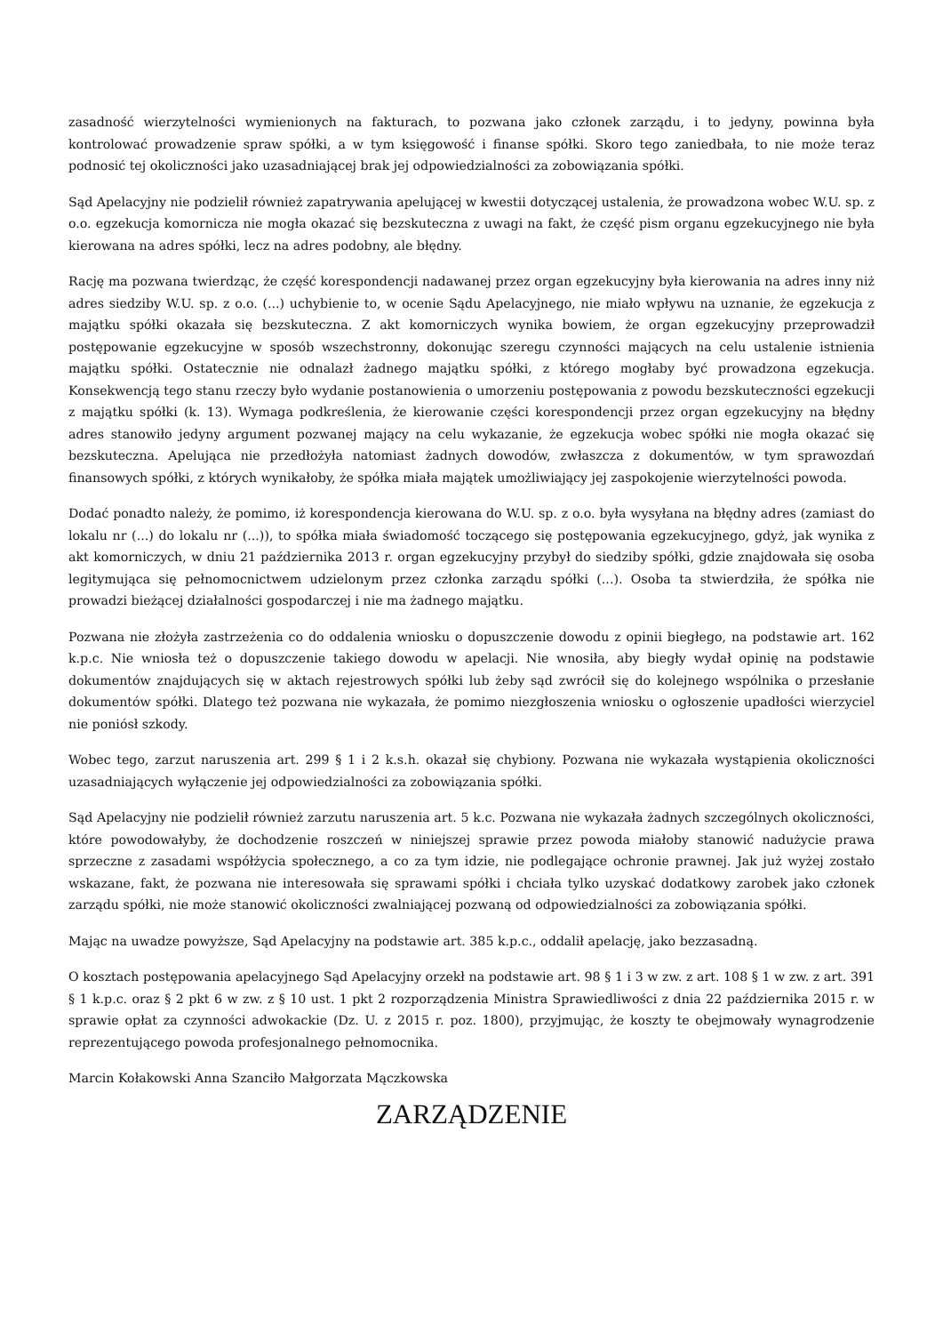zasadność wierzytelności wymienionych na fakturach, to pozwana jako członek zarządu, i to jedyny, powinna była kontrolować prowadzenie spraw spółki, a w tym księgowość i finanse spółki. Skoro tego zaniedbała, to nie może teraz podnosić tej okoliczności jako uzasadniającej brak jej odpowiedzialności za zobowiązania spółki.
Sąd Apelacyjny nie podzielił również zapatrywania apelującej w kwestii dotyczącej ustalenia, że prowadzona wobec W.U. sp. z o.o. egzekucja komornicza nie mogła okazać się bezskuteczna z uwagi na fakt, że część pism organu egzekucyjnego nie była kierowana na adres spółki, lecz na adres podobny, ale błędny.
Rację ma pozwana twierdząc, że część korespondencji nadawanej przez organ egzekucyjny była kierowania na adres inny niż adres siedziby W.U. sp. z o.o. (...) uchybienie to, w ocenie Sądu Apelacyjnego, nie miało wpływu na uznanie, że egzekucja z majątku spółki okazała się bezskuteczna. Z akt komorniczych wynika bowiem, że organ egzekucyjny przeprowadził postępowanie egzekucyjne w sposób wszechstronny, dokonując szeregu czynności mających na celu ustalenie istnienia majątku spółki. Ostatecznie nie odnalazł żadnego majątku spółki, z którego mogłaby być prowadzona egzekucja. Konsekwencją tego stanu rzeczy było wydanie postanowienia o umorzeniu postępowania z powodu bezskuteczności egzekucji z majątku spółki (k. 13). Wymaga podkreślenia, że kierowanie części korespondencji przez organ egzekucyjny na błędny adres stanowiło jedyny argument pozwanej mający na celu wykazanie, że egzekucja wobec spółki nie mogła okazać się bezskuteczna. Apelująca nie przedłożyła natomiast żadnych dowodów, zwłaszcza z dokumentów, w tym sprawozdań finansowych spółki, z których wynikałoby, że spółka miała majątek umożliwiający jej zaspokojenie wierzytelności powoda.
Dodać ponadto należy, że pomimo, iż korespondencja kierowana do W.U. sp. z o.o. była wysyłana na błędny adres (zamiast do lokalu nr (...) do lokalu nr (...)), to spółka miała świadomość toczącego się postępowania egzekucyjnego, gdyż, jak wynika z akt komorniczych, w dniu 21 października 2013 r. organ egzekucyjny przybył do siedziby spółki, gdzie znajdowała się osoba legitymująca się pełnomocnictwem udzielonym przez członka zarządu spółki (...). Osoba ta stwierdziła, że spółka nie prowadzi bieżącej działalności gospodarczej i nie ma żadnego majątku.
Pozwana nie złożyła zastrzeżenia co do oddalenia wniosku o dopuszczenie dowodu z opinii biegłego, na podstawie art. 162 k.p.c. Nie wniosła też o dopuszczenie takiego dowodu w apelacji. Nie wnosiła, aby biegły wydał opinię na podstawie dokumentów znajdujących się w aktach rejestrowych spółki lub żeby sąd zwrócił się do kolejnego wspólnika o przesłanie dokumentów spółki. Dlatego też pozwana nie wykazała, że pomimo niezgłoszenia wniosku o ogłoszenie upadłości wierzyciel nie poniósł szkody.
Wobec tego, zarzut naruszenia art. 299 § 1 i 2 k.s.h. okazał się chybiony. Pozwana nie wykazała wystąpienia okoliczności uzasadniających wyłączenie jej odpowiedzialności za zobowiązania spółki.
Sąd Apelacyjny nie podzielił również zarzutu naruszenia art. 5 k.c. Pozwana nie wykazała żadnych szczególnych okoliczności, które powodowałyby, że dochodzenie roszczeń w niniejszej sprawie przez powoda miałoby stanowić nadużycie prawa sprzeczne z zasadami współżycia społecznego, a co za tym idzie, nie podlegające ochronie prawnej. Jak już wyżej zostało wskazane, fakt, że pozwana nie interesowała się sprawami spółki i chciała tylko uzyskać dodatkowy zarobek jako członek zarządu spółki, nie może stanowić okoliczności zwalniającej pozwaną od odpowiedzialności za zobowiązania spółki.
Mając na uwadze powyższe, Sąd Apelacyjny na podstawie art. 385 k.p.c., oddalił apelację, jako bezzasadną.
O kosztach postępowania apelacyjnego Sąd Apelacyjny orzekł na podstawie art. 98 § 1 i 3 w zw. z art. 108 § 1 w zw. z art. 391 § 1 k.p.c. oraz § 2 pkt 6 w zw. z § 10 ust. 1 pkt 2 rozporządzenia Ministra Sprawiedliwości z dnia 22 października 2015 r. w sprawie opłat za czynności adwokackie (Dz. U. z 2015 r. poz. 1800), przyjmując, że koszty te obejmowały wynagrodzenie reprezentującego powoda profesjonalnego pełnomocnika.
Marcin Kołakowski Anna Szanciło Małgorzata Mączkowska
ZARZĄDZENIE